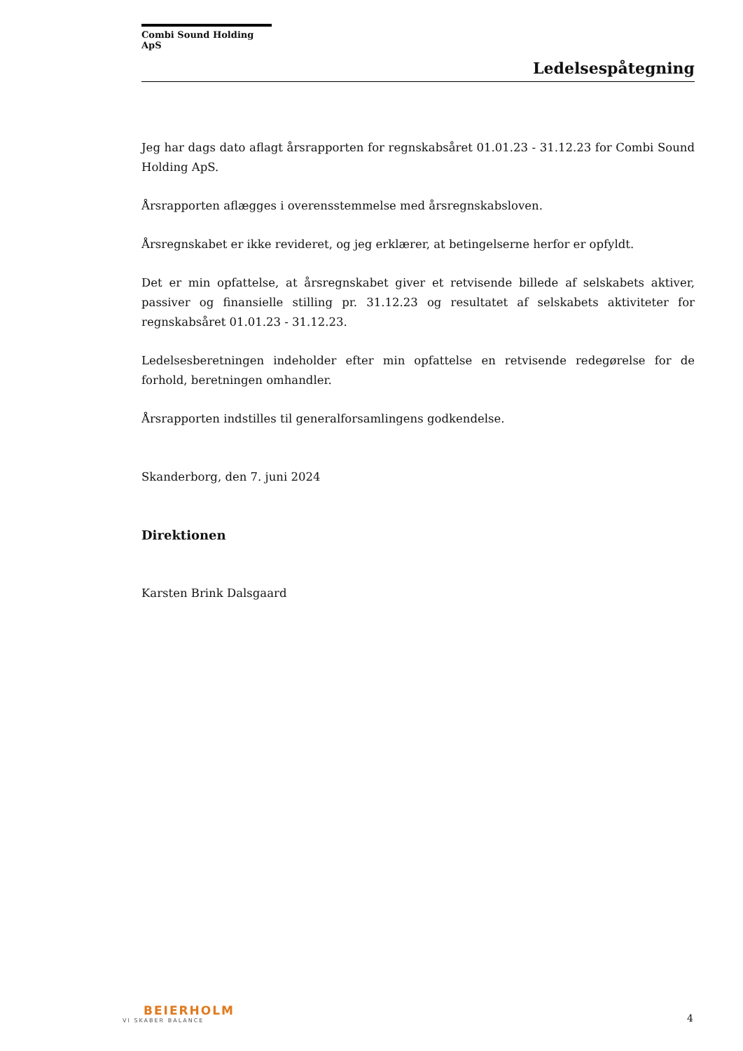Combi Sound Holding ApS
Ledelsespåtegning
Jeg har dags dato aflagt årsrapporten for regnskabsåret 01.01.23 - 31.12.23 for Combi Sound Holding ApS.
Årsrapporten aflægges i overensstemmelse med årsregnskabsloven.
Årsregnskabet er ikke revideret, og jeg erklærer, at betingelserne herfor er opfyldt.
Det er min opfattelse, at årsregnskabet giver et retvisende billede af selskabets aktiver, passiver og finansielle stilling pr. 31.12.23 og resultatet af selskabets aktiviteter for regnskabsåret 01.01.23 - 31.12.23.
Ledelsesberetningen indeholder efter min opfattelse en retvisende redegørelse for de forhold, beretningen omhandler.
Årsrapporten indstilles til generalforsamlingens godkendelse.
Skanderborg, den 7. juni 2024
Direktionen
Karsten Brink Dalsgaard
BEIERHOLM
VI SKABER BALANCE
4